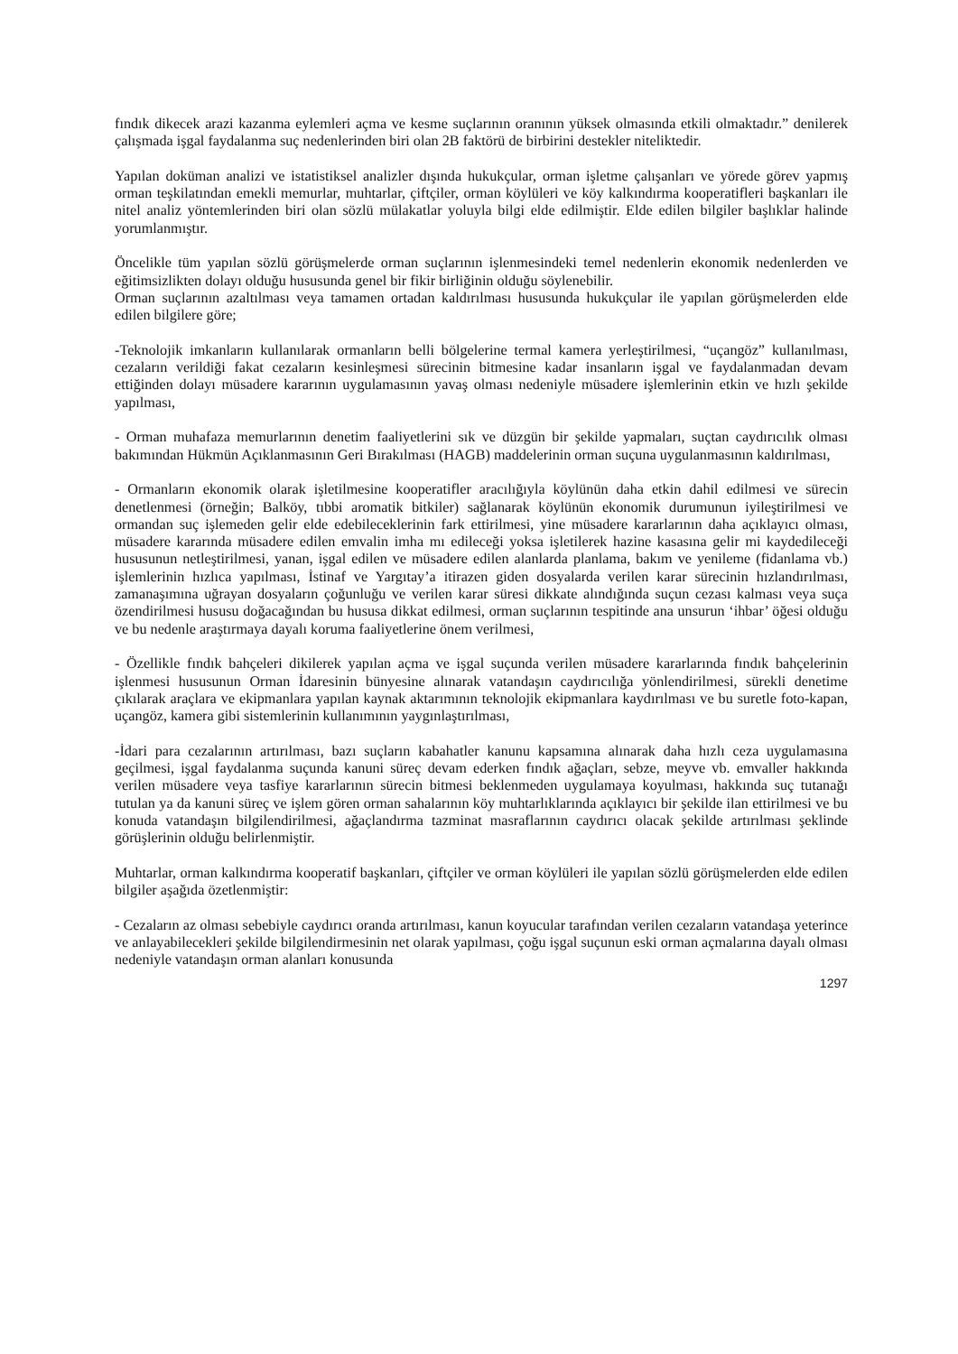fındık dikecek arazi kazanma eylemleri açma ve kesme suçlarının oranının yüksek olmasında etkili olmaktadır.” denilerek çalışmada işgal faydalanma suç nedenlerinden biri olan 2B faktörü de birbirini destekler niteliktedir.
Yapılan doküman analizi ve istatistiksel analizler dışında hukukçular, orman işletme çalışanları ve yörede görev yapmış orman teşkilatından emekli memurlar, muhtarlar, çiftçiler, orman köylüleri ve köy kalkındırma kooperatifleri başkanları ile nitel analiz yöntemlerinden biri olan sözlü mülakatlar yoluyla bilgi elde edilmiştir. Elde edilen bilgiler başlıklar halinde yorumlanmıştır.
Öncelikle tüm yapılan sözlü görüşmelerde orman suçlarının işlenmesindeki temel nedenlerin ekonomik nedenlerden ve eğitimsizlikten dolayı olduğu hususunda genel bir fikir birliğinin olduğu söylenebilir.
Orman suçlarının azaltılması veya tamamen ortadan kaldırılması hususunda hukukçular ile yapılan görüşmelerden elde edilen bilgilere göre;
-Teknolojik imkanların kullanılarak ormanların belli bölgelerine termal kamera yerleştirilmesi, “uçangöz” kullanılması, cezaların verildiği fakat cezaların kesinleşmesi sürecinin bitmesine kadar insanların işgal ve faydalanmadan devam ettiğinden dolayı müsadere kararının uygulamasının yavaş olması nedeniyle müsadere işlemlerinin etkin ve hızlı şekilde yapılması,
- Orman muhafaza memurlarının denetim faaliyetlerini sık ve düzgün bir şekilde yapmaları, suçtan caydırıcılık olması bakımından Hükmün Açıklanmasının Geri Bırakılması (HAGB) maddelerinin orman suçuna uygulanmasının kaldırılması,
- Ormanların ekonomik olarak işletilmesine kooperatifler aracılığıyla köylünün daha etkin dahil edilmesi ve sürecin denetlenmesi (örneğin; Balköy, tıbbi aromatik bitkiler) sağlanarak köylünün ekonomik durumunun iyileştirilmesi ve ormandan suç işlemeden gelir elde edebileceklerinin fark ettirilmesi, yine müsadere kararlarının daha açıklayıcı olması, müsadere kararında müsadere edilen emvalin imha mı edileceği yoksa işletilerek hazine kasasına gelir mi kaydedileceği hususunun netleştirilmesi, yanan, işgal edilen ve müsadere edilen alanlarda planlama, bakım ve yenileme (fidanlama vb.) işlemlerinin hızlıca yapılması, İstinaf ve Yargıtay’a itirazen giden dosyalarda verilen karar sürecinin hızlandırılması, zamanaşımına uğrayan dosyaların çoğunluğu ve verilen karar süresi dikkate alındığında suçun cezası kalması veya suça özendirilmesi hususu doğacağından bu hususa dikkat edilmesi, orman suçlarının tespitinde ana unsurun ‘ihbar’ öğesi olduğu ve bu nedenle araştırmaya dayalı koruma faaliyetlerine önem verilmesi,
- Özellikle fındık bahçeleri dikilerek yapılan açma ve işgal suçunda verilen müsadere kararlarında fındık bahçelerinin işlenmesi hususunun Orman İdaresinin bünyesine alınarak vatandaşın caydırıcılığa yönlendirilmesi, sürekli denetime çıkılarak araçlara ve ekipmanlara yapılan kaynak aktarımının teknolojik ekipmanlara kaydırılması ve bu suretle foto-kapan, uçangöz, kamera gibi sistemlerinin kullanımının yaygınlaştırılması,
-İdari para cezalarının artırılması, bazı suçların kabahatler kanunu kapsamına alınarak daha hızlı ceza uygulamasına geçilmesi, işgal faydalanma suçunda kanuni süreç devam ederken fındık ağaçları, sebze, meyve vb. emvaller hakkında verilen müsadere veya tasfiye kararlarının sürecin bitmesi beklenmeden uygulamaya koyulması, hakkında suç tutanağı tutulan ya da kanuni süreç ve işlem gören orman sahalarının köy muhtarlıklarında açıklayıcı bir şekilde ilan ettirilmesi ve bu konuda vatandaşın bilgilendirilmesi, ağaçlandırma tazminat masraflarının caydırıcı olacak şekilde artırılması şeklinde görüşlerinin olduğu belirlenmiştir.
Muhtarlar, orman kalkındırma kooperatif başkanları, çiftçiler ve orman köylüleri ile yapılan sözlü görüşmelerden elde edilen bilgiler aşağıda özetlenmiştir:
- Cezaların az olması sebebiyle caydırıcı oranda artırılması, kanun koyucular tarafından verilen cezaların vatandaşa yeterince ve anlayabilecekleri şekilde bilgilendirmesinin net olarak yapılması, çoğu işgal suçunun eski orman açmalarına dayalı olması nedeniyle vatandaşın orman alanları konusunda
1297